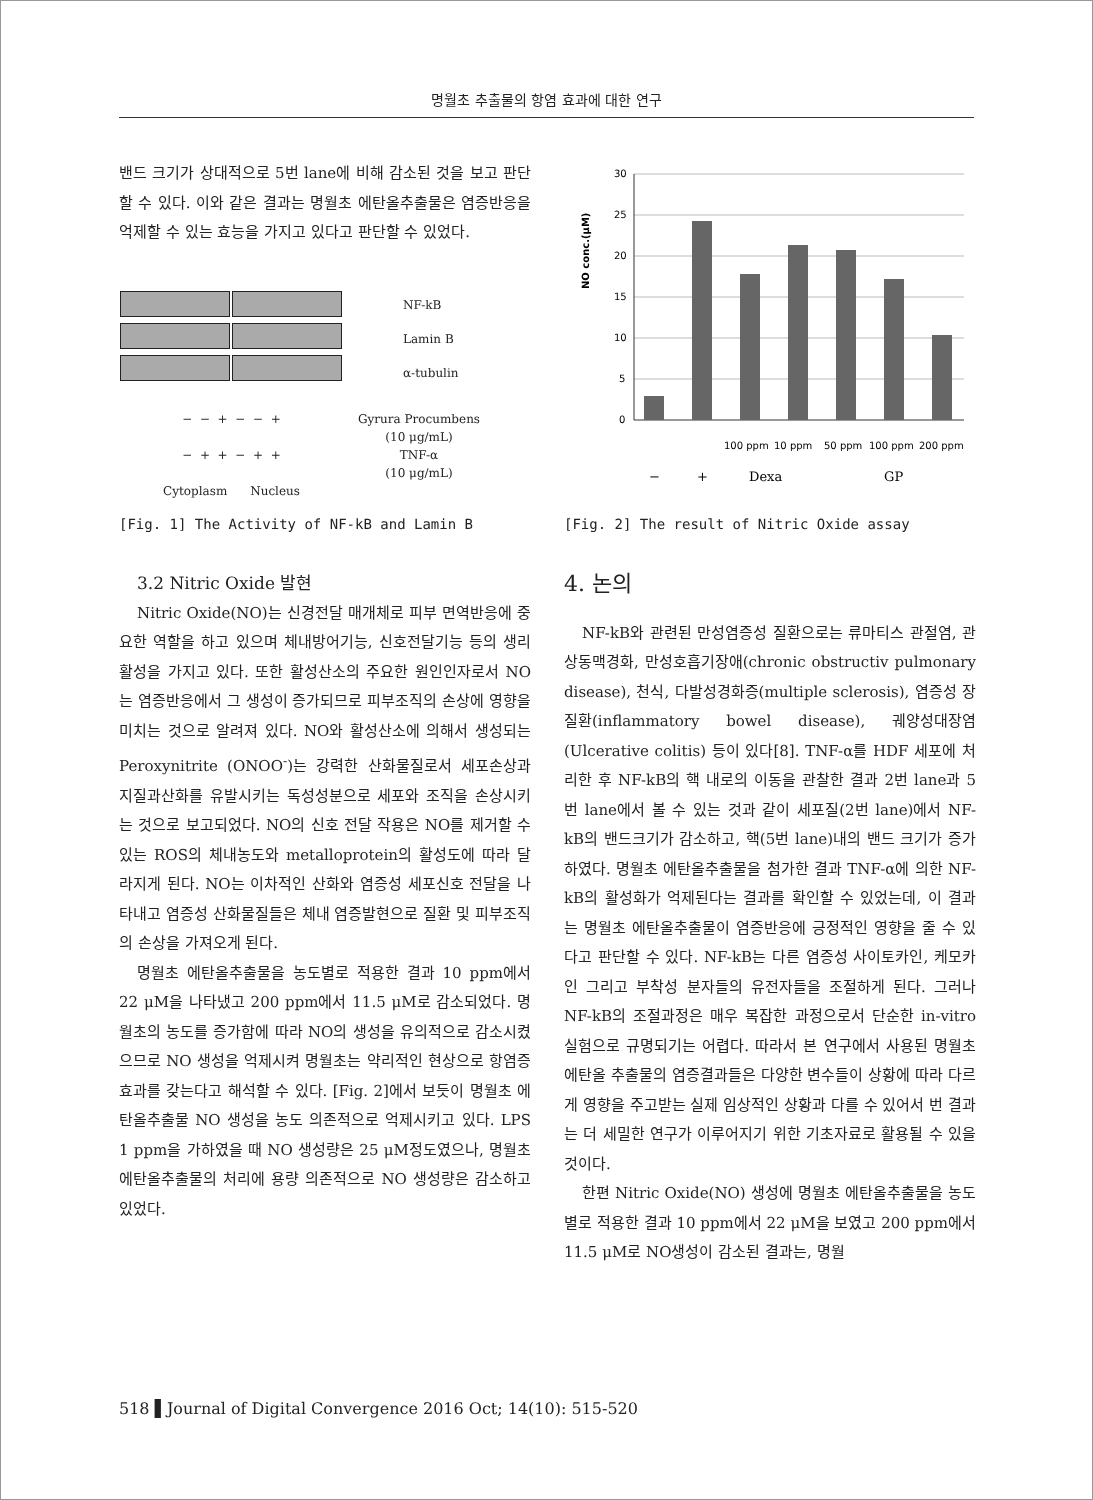명월초 추출물의 항염 효과에 대한 연구
밴드 크기가 상대적으로 5번 lane에 비해 감소된 것을 보고 판단 할 수 있다. 이와 같은 결과는 명월초 에탄올추출물은 염증반응을 억제할 수 있는 효능을 가지고 있다고 판단할 수 있었다.
NF-kB
Lamin B
α-tubulin
− − + − − +
− + + − + +
Cytoplasm Nucleus
Gyrura Procumbens
(10 μg/mL)
TNF-α
(10 μg/mL)
[Fig. 1] The Activity of NF-kB and Lamin B
3.2 Nitric Oxide 발현
Nitric Oxide(NO)는 신경전달 매개체로 피부 면역반응에 중요한 역할을 하고 있으며 체내방어기능, 신호전달기능 등의 생리활성을 가지고 있다. 또한 활성산소의 주요한 원인인자로서 NO는 염증반응에서 그 생성이 증가되므로 피부조직의 손상에 영향을 미치는 것으로 알려져 있다. NO와 활성산소에 의해서 생성되는 Peroxynitrite (ONOO<sup>-</sup>)는 강력한 산화물질로서 세포손상과 지질과산화를 유발시키는 독성성분으로 세포와 조직을 손상시키는 것으로 보고되었다. NO의 신호 전달 작용은 NO를 제거할 수 있는 ROS의 체내농도와 metalloprotein의 활성도에 따라 달라지게 된다. NO는 이차적인 산화와 염증성 세포신호 전달을 나타내고 염증성 산화물질들은 체내 염증발현으로 질환 및 피부조직의 손상을 가져오게 된다.
명월초 에탄올추출물을 농도별로 적용한 결과 10 ppm에서 22 μM을 나타냈고 200 ppm에서 11.5 μM로 감소되었다. 명월초의 농도를 증가함에 따라 NO의 생성을 유의적으로 감소시켰으므로 NO 생성을 억제시켜 명월초는 약리적인 현상으로 항염증 효과를 갖는다고 해석할 수 있다. [Fig. 2]에서 보듯이 명월초 에탄올추출물 NO 생성을 농도 의존적으로 억제시키고 있다. LPS 1 ppm을 가하였을 때 NO 생성량은 25 μM정도였으나, 명월초 에탄올추출물의 처리에 용량 의존적으로 NO 생성량은 감소하고 있었다.
NO conc.(μM)
30
25
20
15
10
5
0
100 ppm
10 ppm
50 ppm
100 ppm
200 ppm
−
+
Dexa
GP
[Fig. 2] The result of Nitric Oxide assay
4. 논의
NF-kB와 관련된 만성염증성 질환으로는 류마티스 관절염, 관상동맥경화, 만성호흡기장애(chronic obstructiv pulmonary disease), 천식, 다발성경화증(multiple sclerosis), 염증성 장 질환(inflammatory bowel disease), 궤양성대장염(Ulcerative colitis) 등이 있다[8]. TNF-α를 HDF 세포에 처리한 후 NF-kB의 핵 내로의 이동을 관찰한 결과 2번 lane과 5번 lane에서 볼 수 있는 것과 같이 세포질(2번 lane)에서 NF-kB의 밴드크기가 감소하고, 핵(5번 lane)내의 밴드 크기가 증가하였다. 명월초 에탄올추출물을 첨가한 결과 TNF-α에 의한 NF-kB의 활성화가 억제된다는 결과를 확인할 수 있었는데, 이 결과는 명월초 에탄올추출물이 염증반응에 긍정적인 영향을 줄 수 있다고 판단할 수 있다. NF-kB는 다른 염증성 사이토카인, 케모카인 그리고 부착성 분자들의 유전자들을 조절하게 된다. 그러나 NF-kB의 조절과정은 매우 복잡한 과정으로서 단순한 in-vitro 실험으로 규명되기는 어렵다. 따라서 본 연구에서 사용된 명월초 에탄올 추출물의 염증결과들은 다양한 변수들이 상황에 따라 다르게 영향을 주고받는 실제 임상적인 상황과 다를 수 있어서 번 결과는 더 세밀한 연구가 이루어지기 위한 기초자료로 활용될 수 있을 것이다.
한편 Nitric Oxide(NO) 생성에 명월초 에탄올추출물을 농도별로 적용한 결과 10 ppm에서 22 μM을 보였고 200 ppm에서 11.5 μM로 NO생성이 감소된 결과는, 명월
518 ▌Journal of Digital Convergence 2016 Oct; 14(10): 515-520